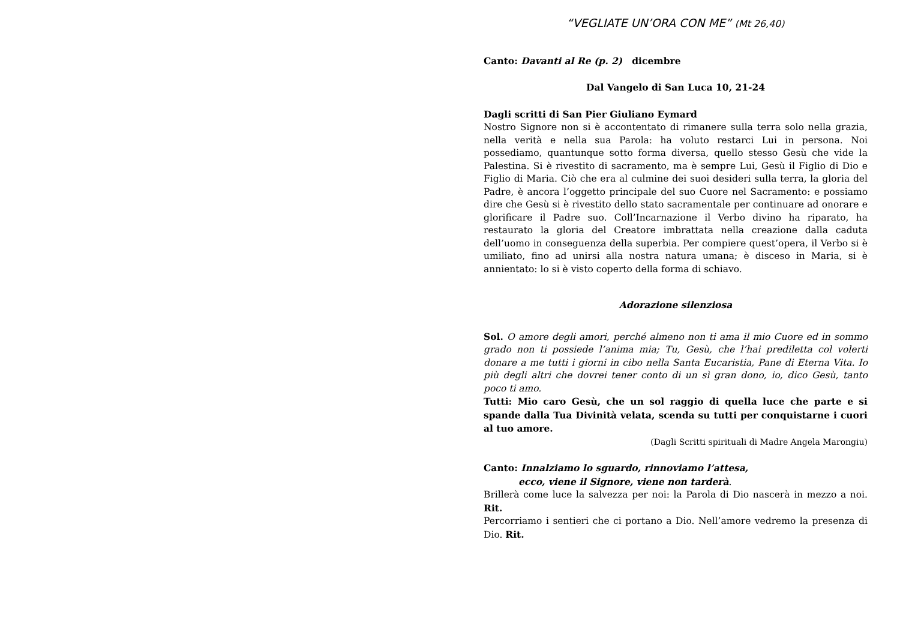“VEGLIATE UN’ORA CON ME” (Mt 26,40)
Canto: Davanti al Re (p. 2) dicembre
Dal Vangelo di San Luca 10, 21-24
Dagli scritti di San Pier Giuliano Eymard
Nostro Signore non si è accontentato di rimanere sulla terra solo nella grazia, nella verità e nella sua Parola: ha voluto restarci Lui in persona. Noi possediamo, quantunque sotto forma diversa, quello stesso Gesù che vide la Palestina. Si è rivestito di sacramento, ma è sempre Lui, Gesù il Figlio di Dio e Figlio di Maria. Ciò che era al culmine dei suoi desideri sulla terra, la gloria del Padre, è ancora l’oggetto principale del suo Cuore nel Sacramento: e possiamo dire che Gesù si è rivestito dello stato sacramentale per continuare ad onorare e glorificare il Padre suo. Coll’Incarnazione il Verbo divino ha riparato, ha restaurato la gloria del Creatore imbrattata nella creazione dalla caduta dell’uomo in conseguenza della superbia. Per compiere quest’opera, il Verbo si è umiliato, fino ad unirsi alla nostra natura umana; è disceso in Maria, si è annientato: lo si è visto coperto della forma di schiavo.
Adorazione silenziosa
Sol. O amore degli amori, perché almeno non ti ama il mio Cuore ed in sommo grado non ti possiede l’anima mia; Tu, Gesù, che l’hai prediletta col volerti donare a me tutti i giorni in cibo nella Santa Eucaristia, Pane di Eterna Vita. Io più degli altri che dovrei tener conto di un sì gran dono, io, dico Gesù, tanto poco ti amo.
Tutti: Mio caro Gesù, che un sol raggio di quella luce che parte e si spande dalla Tua Divinità velata, scenda su tutti per conquistarne i cuori al tuo amore.
(Dagli Scritti spirituali di Madre Angela Marongiu)
Canto: Innalziamo lo sguardo, rinnoviamo l’attesa,
ecco, viene il Signore, viene non tarderà.
Brillerà come luce la salvezza per noi: la Parola di Dio nascerà in mezzo a noi. Rit.
Percorriamo i sentieri che ci portano a Dio. Nell’amore vedremo la presenza di Dio. Rit.